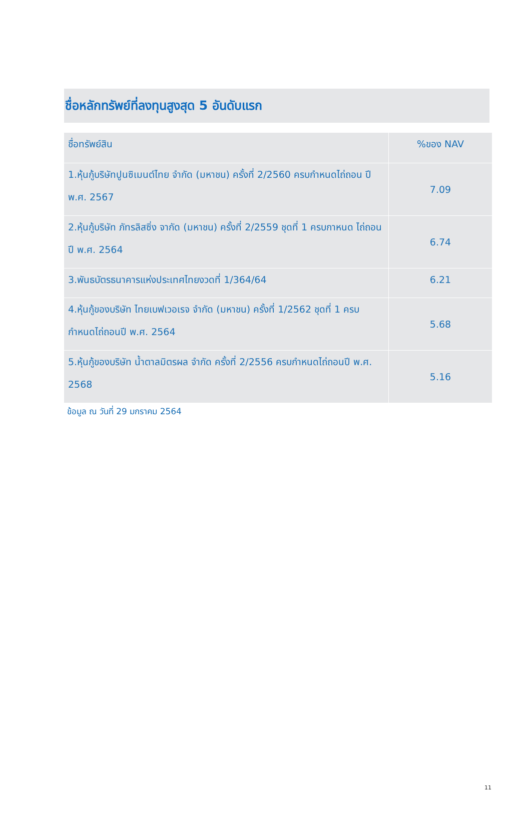ชื่อหลักทรัพย์ที่ลงทุนสูงสุด 5 อันดับแรก
| ชื่อทรัพย์สิน | %ของ NAV |
| --- | --- |
| 1.หุ้นกู้บริษัทปูนซิเมนต์ไทย จำกัด (มหาชน) ครั้งที่ 2/2560 ครบกำหนดไถ่ถอน ปี พ.ศ. 2567 | 7.09 |
| 2.หุ้นกู้บริษัท ภัทรลิสซิ่ง จากัด (มหาชน) ครั้งที่ 2/2559 ชุดที่ 1 ครบกาหนด ไถ่ถอนปี พ.ศ. 2564 | 6.74 |
| 3.พันธบัตรธนาคารแห่งประเทศไทยงวดที่ 1/364/64 | 6.21 |
| 4.หุ้นกู้ของบริษัท ไทยเบฟเวอเรจ จำกัด (มหาชน) ครั้งที่ 1/2562 ชุดที่ 1 ครบกำหนดไถ่ถอนปี พ.ศ. 2564 | 5.68 |
| 5.หุ้นกู้ของบริษัท น้ำตาลมิตรผล จำกัด ครั้งที่ 2/2556 ครบกำหนดไถ่ถอนปี พ.ศ. 2568 | 5.16 |
ข้อมูล ณ วันที่ 29 มกราคม 2564
11